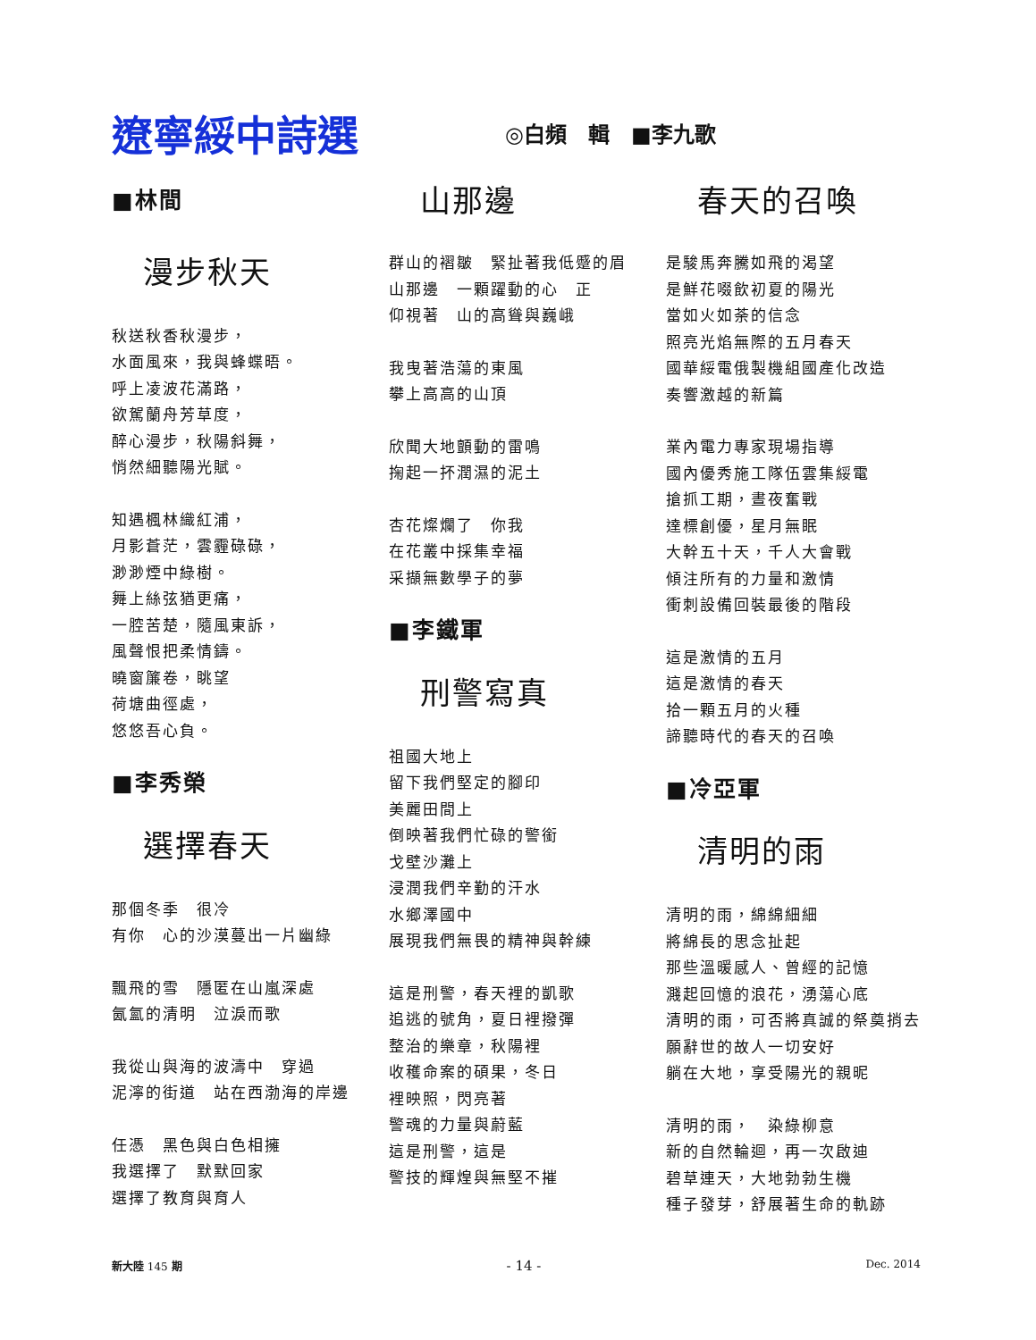遼寧綏中詩選
◎白頻　輯　■李九歌
■林間
漫步秋天
秋送秋香秋漫步，
水面風來，我與蜂蝶晤。
呼上凌波花滿路，
欲駕蘭舟芳草度，
醉心漫步，秋陽斜舞，
悄然細聽陽光賦。
知遇楓林織紅浦，
月影蒼茫，雲霾碌碌，
渺渺煙中綠樹。
舞上絲弦猶更痛，
一腔苦楚，隨風東訴，
風聲恨把柔情鑄。
曉窗簾卷，眺望
荷塘曲徑處，
悠悠吾心負。
■李秀榮
選擇春天
那個冬季　很冷
有你　心的沙漠蔓出一片幽綠
飄飛的雪　隱匿在山嵐深處
氤氳的清明　泣淚而歌
我從山與海的波濤中　穿過
泥濘的街道　站在西渤海的岸邊
任憑　黑色與白色相擁
我選擇了　默默回家
選擇了教育與育人
山那邊
群山的褶皺　緊扯著我低蹙的眉
山那邊　一顆躍動的心　正
仰視著　山的高聳與巍峨
我曳著浩蕩的東風
攀上高高的山頂
欣聞大地顫動的雷鳴
掬起一抔潤濕的泥土
杏花燦爛了　你我
在花叢中採集幸福
采擷無數學子的夢
■李鐵軍
刑警寫真
祖國大地上
留下我們堅定的腳印
美麗田間上
倒映著我們忙碌的警銜
戈壁沙灘上
浸潤我們辛勤的汗水
水鄉澤國中
展現我們無畏的精神與幹練
這是刑警，春天裡的凱歌
追逃的號角，夏日裡撥彈
整治的樂章，秋陽裡
收穫命案的碩果，冬日
裡映照，閃亮著
警魂的力量與蔚藍
這是刑警，這是
警技的輝煌與無堅不摧
春天的召喚
是駿馬奔騰如飛的渴望
是鮮花啜飲初夏的陽光
當如火如荼的信念
照亮光焰無際的五月春天
國華綏電俄製機組國產化改造
奏響激越的新篇
業內電力專家現場指導
國內優秀施工隊伍雲集綏電
搶抓工期，晝夜奮戰
達標創優，星月無眠
大幹五十天，千人大會戰
傾注所有的力量和激情
衝刺設備回裝最後的階段
這是激情的五月
這是激情的春天
拾一顆五月的火種
諦聽時代的春天的召喚
■冷亞軍
清明的雨
清明的雨，綿綿細細
將綿長的思念扯起
那些溫暖感人、曾經的記憶
濺起回憶的浪花，湧蕩心底
清明的雨，可否將真誠的祭奠捎去
願辭世的故人一切安好
躺在大地，享受陽光的親昵
清明的雨，　染綠柳意
新的自然輪迴，再一次啟迪
碧草連天，大地勃勃生機
種子發芽，舒展著生命的軌跡
新大陸 145 期 - 14 - Dec. 2014